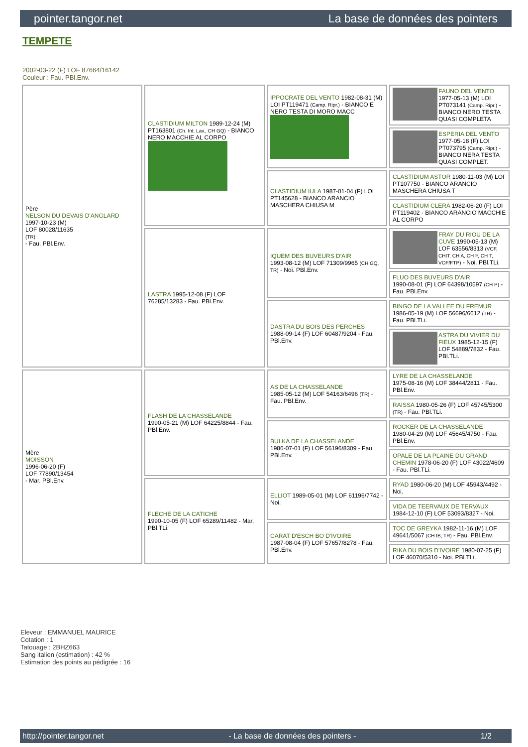pointer.tangor.net La base de données des pointers
TEMPETE
2002-03-22 (F) LOF 87664/16142
Couleur : Fau. PBl.Env.
| Père NELSON DU DEVAIS D'ANGLARD 1997-10-23 (M) LOF 80028/11635 (TR) - Fau. PBl.Env. | CLASTIDIUM MILTON 1989-12-24 (M) PT163801 (Ch. Int. Lav., CH GQ) - BIANCO NERO MACCHIE AL CORPO | IPPOCRATE DEL VENTO 1982-08-31 (M) LOI PT119471 (Camp. Ripr.) - BIANCO E NERO TESTA DI MORO MACC | FAUNO DEL VENTO 1977-05-13 (M) LOI PT073141 (Camp. Ripr.) - BIANCO NERO TESTA QUASI COMPLETA |
| | | | ESPERIA DEL VENTO 1977-05-18 (F) LOI PT073795 (Camp. Ripr.) - BIANCO NERA TESTA QUASI COMPLET. |
| | | CLASTIDIUM IULA 1987-01-04 (F) LOI PT145628 - BIANCO ARANCIO MASCHERA CHIUSA M | CLASTIDIUM ASTOR 1980-11-03 (M) LOI PT107750 - BIANCO ARANCIO MASCHERA CHIUSA T |
| | | | CLASTIDIUM CLERA 1982-06-20 (F) LOI PT119402 - BIANCO ARANCIO MACCHIE AL CORPO |
| | LASTRA 1995-12-08 (F) LOF 76285/13283 - Fau. PBl.Env. | IQUEM DES BUVEURS D'AIR 1993-08-12 (M) LOF 71309/9965 (CH GQ, TR) - Noi. PBl.Env. | FRAY DU RIOU DE LA CUVE 1990-05-13 (M) LOF 63556/8313 (VCF, CHIT, CH A, CH P, CH T, VOF/FTP) - Noi. PBl.TLi. |
| | | | FLUO DES BUVEURS D'AIR 1990-08-01 (F) LOF 64398/10597 (CH P) - Fau. PBl.Env. |
| | | DASTRA DU BOIS DES PERCHES 1988-09-14 (F) LOF 60487/9204 - Fau. PBl.Env. | BINGO DE LA VALLEE DU FREMUR 1986-05-19 (M) LOF 56696/6612 (TR) - Fau. PBl.TLi. |
| | | | ASTRA DU VIVIER DU FIEUX 1985-12-15 (F) LOF 54889/7832 - Fau. PBl.TLi. |
| Mère MOISSON 1996-06-20 (F) LOF 77890/13454 - Mar. PBl.Env. | FLASH DE LA CHASSELANDE 1990-05-21 (M) LOF 64225/8844 - Fau. PBl.Env. | AS DE LA CHASSELANDE 1985-05-12 (M) LOF 54163/6496 (TR) - Fau. PBl.Env. | LYRE DE LA CHASSELANDE 1975-08-16 (M) LOF 38444/2811 - Fau. PBl.Env. |
| | | | RAISSA 1980-05-26 (F) LOF 45745/5300 (TR) - Fau. PBl.TLi. |
| | | BULKA DE LA CHASSELANDE 1986-07-01 (F) LOF 56196/8309 - Fau. PBl.Env. | ROCKER DE LA CHASSELANDE 1980-04-29 (M) LOF 45645/4750 - Fau. PBl.Env. |
| | | | OPALE DE LA PLAINE DU GRAND CHEMIN 1978-06-20 (F) LOF 43022/4609 - Fau. PBl.TLi. |
| | FLECHE DE LA CATICHE 1990-10-05 (F) LOF 65289/11482 - Mar. PBl.TLi. | ELLIOT 1989-05-01 (M) LOF 61196/7742 - Noi. | RYAD 1980-06-20 (M) LOF 45943/4492 - Noi. |
| | | | VIDA DE TEERVAUX DE TERVAUX 1984-12-10 (F) LOF 53093/8327 - Noi. |
| | | CARAT D'ESCH BO D'IVOIRE 1987-08-04 (F) LOF 57657/8278 - Fau. PBl.Env. | TOC DE GREYKA 1982-11-16 (M) LOF 49641/5067 (CH IB, TR) - Fau. PBl.Env. |
| | | | RIKA DU BOIS D'IVOIRE 1980-07-25 (F) LOF 46070/5310 - Noi. PBl.TLi. |
Eleveur : EMMANUEL MAURICE
Cotation : 1
Tatouage : 2BHZ663
Sang italien (estimation) : 42 %
Estimation des points au pédigrée : 16
http://pointer.tangor.net - La base de données des pointers - 1/2